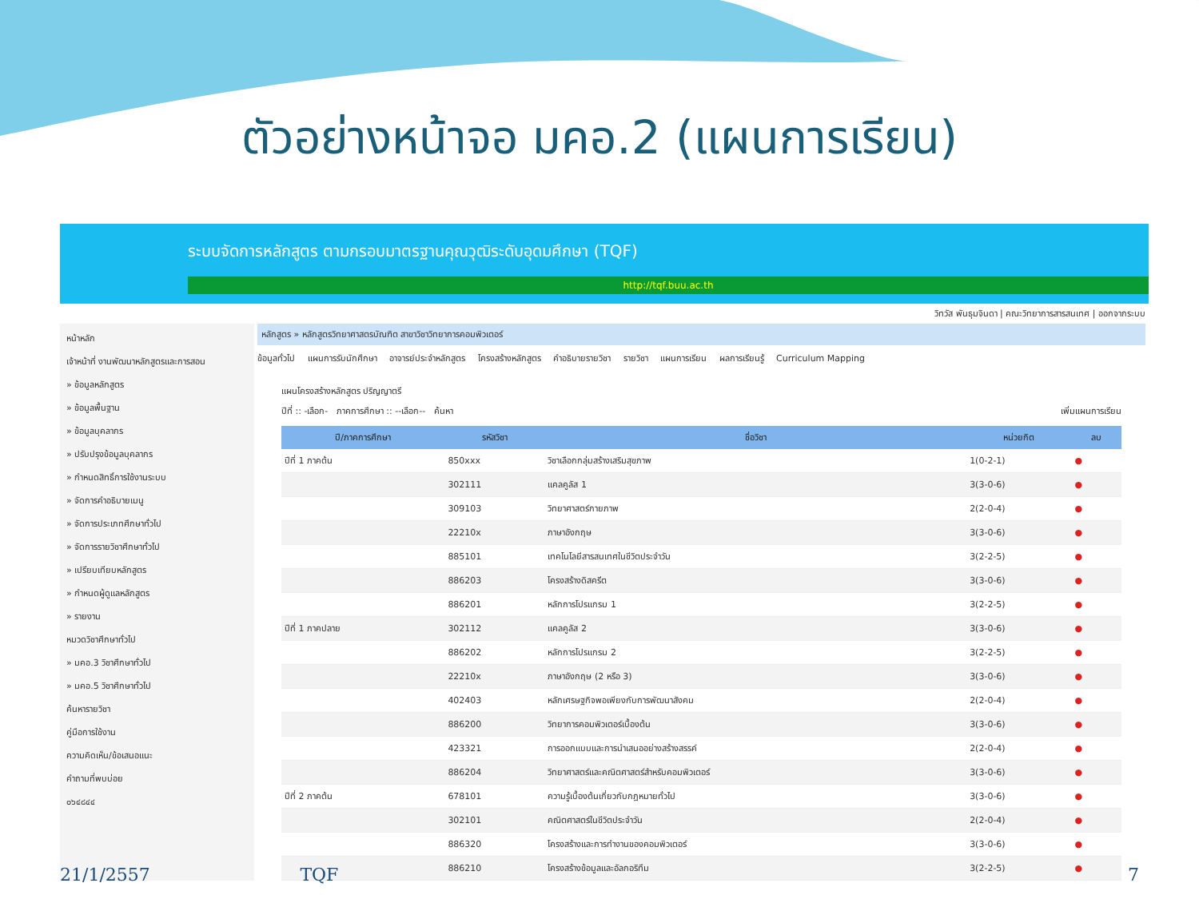ตัวอย่างหน้าจอ มคอ.2 (แผนการเรียน)
ระบบจัดการหลักสูตร ตามกรอบมาตรฐานคุณวุฒิระดับอุดมศึกษา (TQF)
http://tqf.buu.ac.th
วิทวัส พันธุมจินดา | คณะวิทยาการสารสนเทศ | ออกจากระบบ
หน้าหลัก
เจ้าหน้าที่ งานพัฒนาหลักสูตรและการสอน
» ข้อมูลหลักสูตร
» ข้อมูลพื้นฐาน
» ข้อมูลบุคลากร
» ปรับปรุงข้อมูลบุคลากร
» กำหนดสิทธิ์การใช้งานระบบ
» จัดการคำอธิบายเมนู
» จัดการประเภทศึกษาทั่วไป
» จัดการรายวิชาศึกษาทั่วไป
» เปรียบเทียบหลักสูตร
» กำหนดผู้ดูแลหลักสูตร
» รายงาน
หมวดวิชาศึกษาทั่วไป
» มคอ.3 วิชาศึกษาทั่วไป
» มคอ.5 วิชาศึกษาทั่วไป
ค้นหารายวิชา
คู่มือการใช้งาน
ความคิดเห็น/ข้อเสนอแนะ
คำถามที่พบบ่อย
๐๖๔๘๔๔
หลักสูตร » หลักสูตรวิทยาศาสตรบัณฑิต สาขาวิชาวิทยาการคอมพิวเตอร์
ข้อมูลทั่วไป แผนการรับนักศึกษา อาจารย์ประจำหลักสูตร โครงสร้างหลักสูตร คำอธิบายรายวิชา รายวิชา แผนการเรียน ผลการเรียนรู้ Curriculum Mapping
แผนโครงสร้างหลักสูตร ปริญญาตรี
ปีที่ :: -เลือก- ภาคการศึกษา :: --เลือก-- ค้นหา เพิ่มแผนการเรียน
| ปี/ภาคการศึกษา | รหัสวิชา | ชื่อวิชา | หน่วยกิต | ลบ |
| --- | --- | --- | --- | --- |
| ปีที่ 1 ภาคต้น | 850xxx | วิชาเลือกกลุ่มสร้างเสริมสุขภาพ | 1(0-2-1) | ● |
| | 302111 | แคลคูลัส 1 | 3(3-0-6) | ● |
| | 309103 | วิทยาศาสตร์กายภาพ | 2(2-0-4) | ● |
| | 22210x | ภาษาอังกฤษ | 3(3-0-6) | ● |
| | 885101 | เทคโนโลยีสารสนเทศในชีวิตประจำวัน | 3(2-2-5) | ● |
| | 886203 | โครงสร้างดิสครีต | 3(3-0-6) | ● |
| | 886201 | หลักการโปรแกรม 1 | 3(2-2-5) | ● |
| ปีที่ 1 ภาคปลาย | 302112 | แคลคูลัส 2 | 3(3-0-6) | ● |
| | 886202 | หลักการโปรแกรม 2 | 3(2-2-5) | ● |
| | 22210x | ภาษาอังกฤษ (2 หรือ 3) | 3(3-0-6) | ● |
| | 402403 | หลักเศรษฐกิจพอเพียงกับการพัฒนาสังคม | 2(2-0-4) | ● |
| | 886200 | วิทยาการคอมพิวเตอร์เบื้องต้น | 3(3-0-6) | ● |
| | 423321 | การออกแบบและการนำเสนออย่างสร้างสรรค์ | 2(2-0-4) | ● |
| | 886204 | วิทยาศาสตร์และคณิตศาสตร์สำหรับคอมพิวเตอร์ | 3(3-0-6) | ● |
| ปีที่ 2 ภาคต้น | 678101 | ความรู้เบื้องต้นเกี่ยวกับกฎหมายทั่วไป | 3(3-0-6) | ● |
| | 302101 | คณิตศาสตร์ในชีวิตประจำวัน | 2(2-0-4) | ● |
| | 886320 | โครงสร้างและการทำงานของคอมพิวเตอร์ | 3(3-0-6) | ● |
| | 886210 | โครงสร้างข้อมูลและอัลกอริทึม | 3(2-2-5) | ● |
21/1/2557 TQF 7